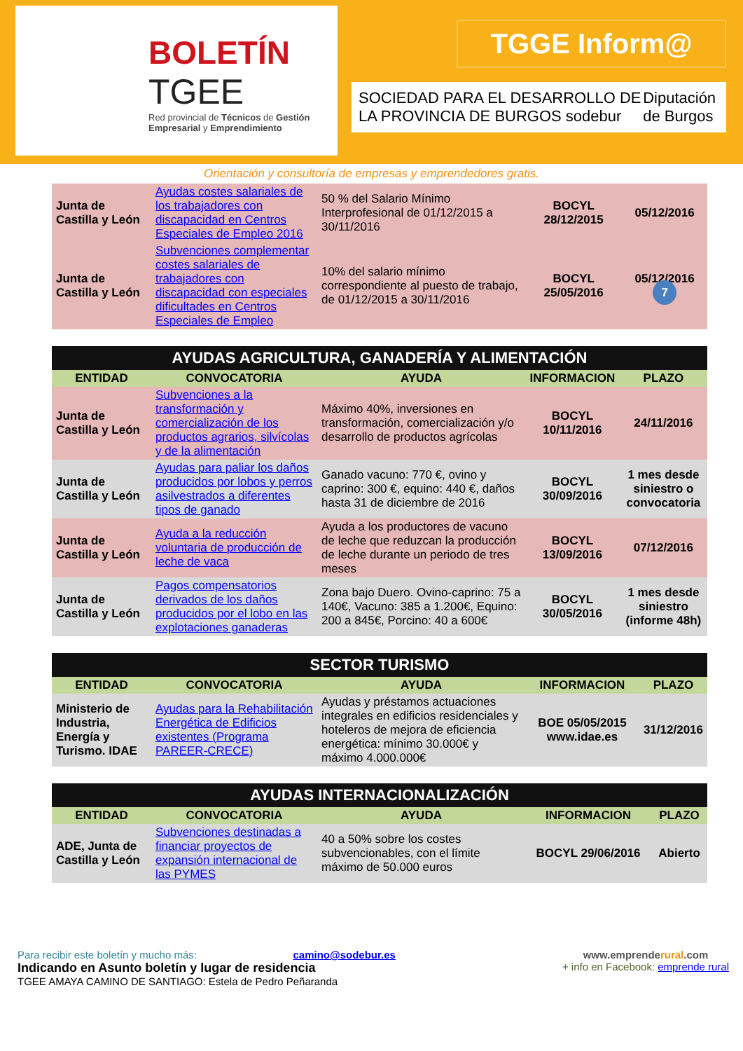BOLETÍN
TGEE
Red provincial de Técnicos de Gestión Empresarial y Emprendimiento
TGGE Inform@
SOCIEDAD PARA EL DESARROLLO DE LA PROVINCIA DE BURGOS sodebur Diputación de Burgos
Orientación y consultoría de empresas y emprendedores gratis.
| Junta de Castilla y León | Ayudas costes salariales de los trabajadores con discapacidad en Centros Especiales de Empleo 2016 | 50 % del Salario Mínimo Interprofesional de 01/12/2015 a 30/11/2016 | BOCYL 28/12/2015 | 05/12/2016 |
| Junta de Castilla y León | Subvenciones complementar costes salariales de trabajadores con discapacidad con especiales dificultades en Centros Especiales de Empleo | 10% del salario mínimo correspondiente al puesto de trabajo, de 01/12/2015 a 30/11/2016 | BOCYL 25/05/2016 | 05/12/2016 7 |
| AYUDAS AGRICULTURA, GANADERÍA Y ALIMENTACIÓN | | | | |
| --- | --- | --- | --- | --- |
| ENTIDAD | CONVOCATORIA | AYUDA | INFORMACION | PLAZO |
| Junta de Castilla y León | Subvenciones a la transformación y comercialización de los productos agrarios, silvícolas y de la alimentación | Máximo 40%, inversiones en transformación, comercialización y/o desarrollo de productos agrícolas | BOCYL 10/11/2016 | 24/11/2016 |
| Junta de Castilla y León | Ayudas para paliar los daños producidos por lobos y perros asilvestrados a diferentes tipos de ganado | Ganado vacuno: 770 €, ovino y caprino: 300 €, equino: 440 €, daños hasta 31 de diciembre de 2016 | BOCYL 30/09/2016 | 1 mes desde siniestro o convocatoria |
| Junta de Castilla y León | Ayuda a la reducción voluntaria de producción de leche de vaca | Ayuda a los productores de vacuno de leche que reduzcan la producción de leche durante un periodo de tres meses | BOCYL 13/09/2016 | 07/12/2016 |
| Junta de Castilla y León | Pagos compensatorios derivados de los daños producidos por el lobo en las explotaciones ganaderas | Zona bajo Duero. Ovino-caprino: 75 a 140€, Vacuno: 385 a 1.200€, Equino: 200 a 845€, Porcino: 40 a 600€ | BOCYL 30/05/2016 | 1 mes desde siniestro (informe 48h) |
| SECTOR TURISMO | | | | |
| --- | --- | --- | --- | --- |
| ENTIDAD | CONVOCATORIA | AYUDA | INFORMACION | PLAZO |
| Ministerio de Industria, Energía y Turismo. IDAE | Ayudas para la Rehabilitación Energética de Edificios existentes (Programa PAREER-CRECE) | Ayudas y préstamos actuaciones integrales en edificios residenciales y hoteleros de mejora de eficiencia energética: mínimo 30.000€ y máximo 4.000.000€ | BOE 05/05/2015 www.idae.es | 31/12/2016 |
| AYUDAS INTERNACIONALIZACIÓN | | | | |
| --- | --- | --- | --- | --- |
| ENTIDAD | CONVOCATORIA | AYUDA | INFORMACION | PLAZO |
| ADE, Junta de Castilla y León | Subvenciones destinadas a financiar proyectos de expansión internacional de las PYMES | 40 a 50% sobre los costes subvencionables, con el límite máximo de 50.000 euros | BOCYL 29/06/2016 | Abierto |
Para recibir este boletín y mucho más: camino@sodebur.es
Indicando en Asunto boletín y lugar de residencia
TGEE AMAYA CAMINO DE SANTIAGO: Estela de Pedro Peñaranda
www.emprenderural.com
+ info en Facebook: emprende rural